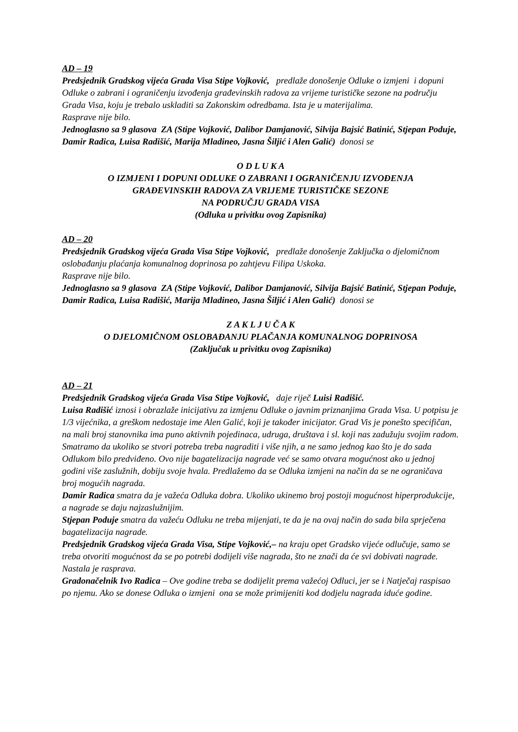AD – 19
Predsjednik Gradskog vijeća Grada Visa Stipe Vojković, predlaže donošenje Odluke o izmjeni i dopuni Odluke o zabrani i ograničenju izvođenja građevinskih radova za vrijeme turističke sezone na području Grada Visa, koju je trebalo uskladiti sa Zakonskim odredbama. Ista je u materijalima.
Rasprave nije bilo.
Jednoglasno sa 9 glasova ZA (Stipe Vojković, Dalibor Damjanović, Silvija Bajsić Batinić, Stjepan Poduje, Damir Radica, Luisa Radišić, Marija Mladineo, Jasna Šiljić i Alen Galić) donosi se
O D L U K A
O IZMJENI I DOPUNI ODLUKE O ZABRANI I OGRANIČENJU IZVOĐENJA
GRAĐEVINSKIH RADOVA ZA VRIJEME TURISTIČKE SEZONE
NA PODRUČJU GRADA VISA
(Odluka u privitku ovog Zapisnika)
AD – 20
Predsjednik Gradskog vijeća Grada Visa Stipe Vojković, predlaže donošenje Zaključka o djelomičnom oslobađanju plaćanja komunalnog doprinosa po zahtjevu Filipa Uskoka.
Rasprave nije bilo.
Jednoglasno sa 9 glasova ZA (Stipe Vojković, Dalibor Damjanović, Silvija Bajsić Batinić, Stjepan Poduje, Damir Radica, Luisa Radišić, Marija Mladineo, Jasna Šiljić i Alen Galić) donosi se
Z A K L J U Č A K
O DJELOMIČNOM OSLOBAĐANJU PLAČANJA KOMUNALNOG DOPRINOSA
(Zaključak u privitku ovog Zapisnika)
AD – 21
Predsjednik Gradskog vijeća Grada Visa Stipe Vojković, daje riječ Luisi Radišić.
Luisa Radišić iznosi i obrazlaže inicijativu za izmjenu Odluke o javnim priznanjima Grada Visa. U potpisu je 1/3 vijećnika, a greškom nedostaje ime Alen Galić, koji je također inicijator. Grad Vis je ponešto specifičan, na mali broj stanovnika ima puno aktivnih pojedinaca, udruga, društava i sl. koji nas zadužuju svojim radom. Smatramo da ukoliko se stvori potreba treba nagraditi i više njih, a ne samo jednog kao što je do sada Odlukom bilo predviđeno. Ovo nije bagatelizacija nagrade već se samo otvara mogućnost ako u jednoj godini više zaslužnih, dobiju svoje hvala. Predlažemo da se Odluka izmjeni na način da se ne ograničava broj mogućih nagrada.
Damir Radica smatra da je važeća Odluka dobra. Ukoliko ukinemo broj postoji mogućnost hiperprodukcije, a nagrade se daju najzaslužnijim.
Stjepan Poduje smatra da važeću Odluku ne treba mijenjati, te da je na ovaj način do sada bila sprječena bagatelizacija nagrade.
Predsjednik Gradskog vijeća Grada Visa, Stipe Vojković,– na kraju opet Gradsko vijeće odlučuje, samo se treba otvoriti mogućnost da se po potrebi dodijeli više nagrada, što ne znači da će svi dobivati nagrade.
Nastala je rasprava.
Gradonačelnik Ivo Radica – Ove godine treba se dodijelit prema važećoj Odluci, jer se i Natječaj raspisao po njemu. Ako se donese Odluka o izmjeni ona se može primijeniti kod dodjelu nagrada iduće godine.